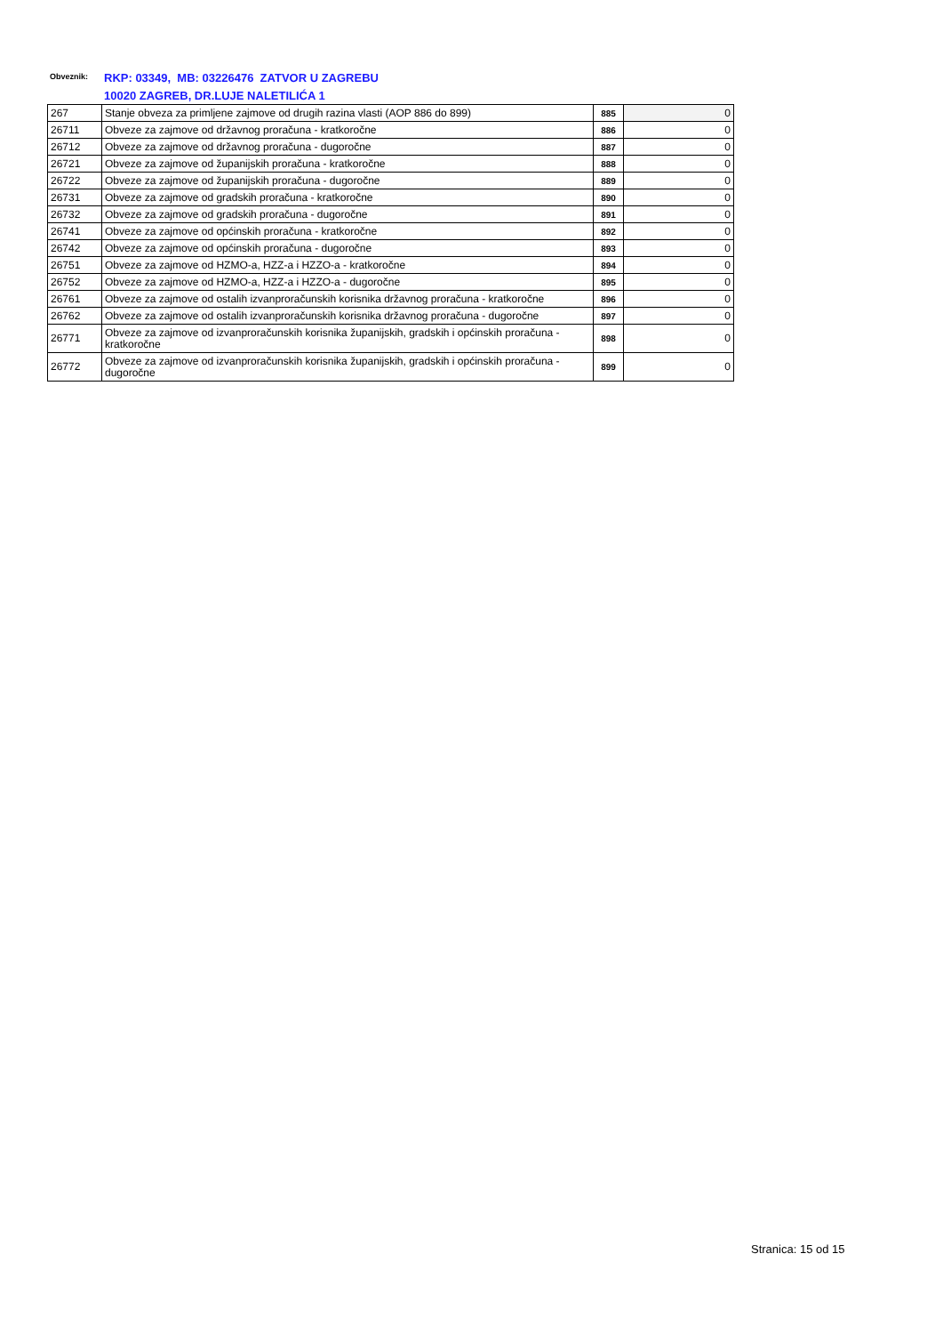Obveznik:
RKP: 03349, MB: 03226476 ZATVOR U ZAGREBU
10020 ZAGREB, DR.LUJE NALETILIĆA 1
| 267 | Stanje obveza za primljene zajmove od drugih razina vlasti (AOP 886 do 899) | 885 | 0 |
| 26711 | Obveze za zajmove od državnog proračuna - kratkoročne | 886 | 0 |
| 26712 | Obveze za zajmove od državnog proračuna - dugoročne | 887 | 0 |
| 26721 | Obveze za zajmove od županijskih proračuna - kratkoročne | 888 | 0 |
| 26722 | Obveze za zajmove od županijskih proračuna - dugoročne | 889 | 0 |
| 26731 | Obveze za zajmove od gradskih proračuna - kratkoročne | 890 | 0 |
| 26732 | Obveze za zajmove od gradskih proračuna - dugoročne | 891 | 0 |
| 26741 | Obveze za zajmove od općinskih proračuna - kratkoročne | 892 | 0 |
| 26742 | Obveze za zajmove od općinskih proračuna - dugoročne | 893 | 0 |
| 26751 | Obveze za zajmove od HZMO-a, HZZ-a i HZZO-a - kratkoročne | 894 | 0 |
| 26752 | Obveze za zajmove od HZMO-a, HZZ-a i HZZO-a - dugoročne | 895 | 0 |
| 26761 | Obveze za zajmove od ostalih izvanproračunskih korisnika državnog proračuna - kratkoročne | 896 | 0 |
| 26762 | Obveze za zajmove od ostalih izvanproračunskih korisnika državnog proračuna - dugoročne | 897 | 0 |
| 26771 | Obveze za zajmove od izvanproračunskih korisnika županijskih, gradskih i općinskih proračuna - kratkoročne | 898 | 0 |
| 26772 | Obveze za zajmove od izvanproračunskih korisnika županijskih, gradskih i općinskih proračuna - dugoročne | 899 | 0 |
Stranica: 15 od 15